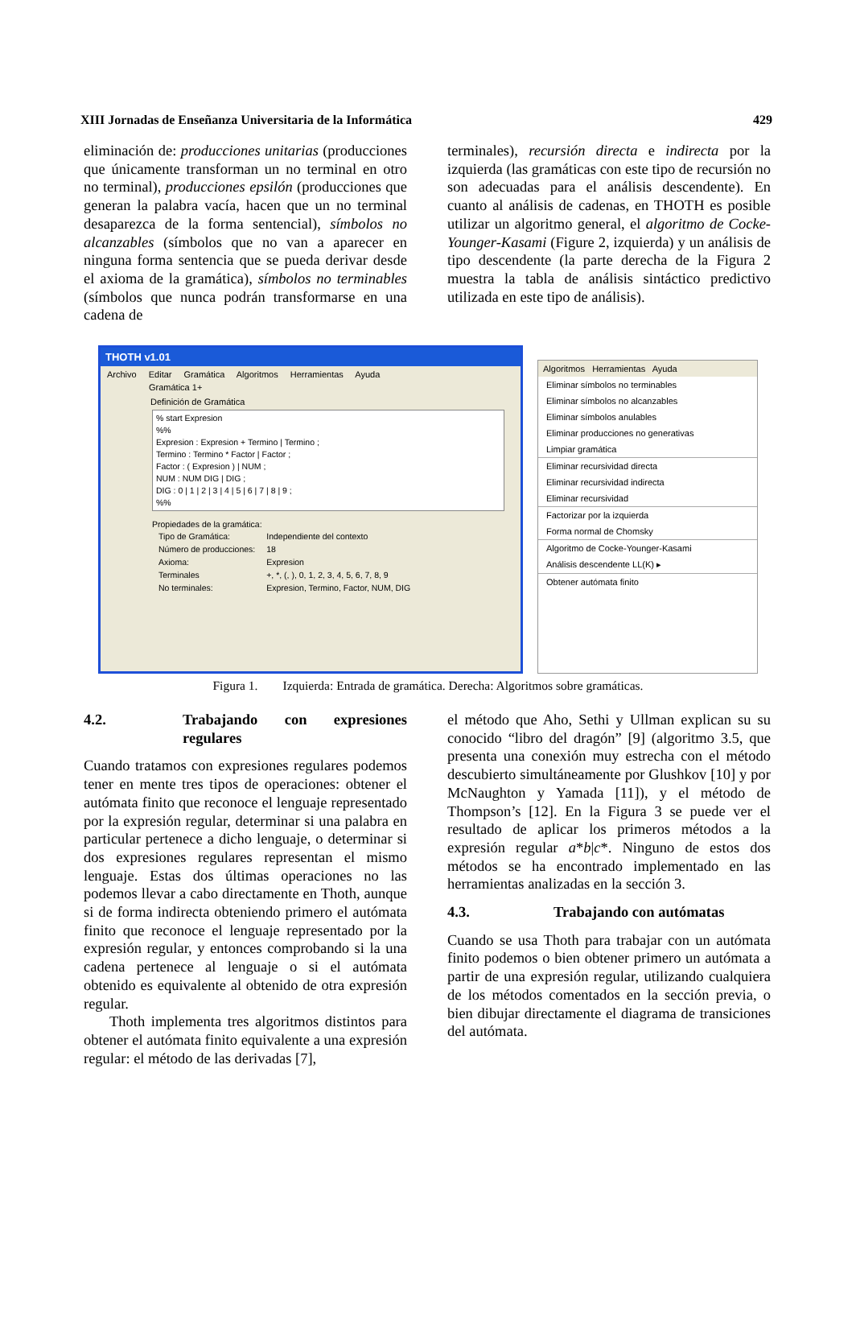XIII Jornadas de Enseñanza Universitaria de la Informática 429
eliminación de: producciones unitarias (producciones que únicamente transforman un no terminal en otro no terminal), producciones epsilón (producciones que generan la palabra vacía, hacen que un no terminal desaparezca de la forma sentencial), símbolos no alcanzables (símbolos que no van a aparecer en ninguna forma sentencia que se pueda derivar desde el axioma de la gramática), símbolos no terminables (símbolos que nunca podrán transformarse en una cadena de
terminales), recursión directa e indirecta por la izquierda (las gramáticas con este tipo de recursión no son adecuadas para el análisis descendente). En cuanto al análisis de cadenas, en THOTH es posible utilizar un algoritmo general, el algoritmo de Cocke-Younger-Kasami (Figure 2, izquierda) y un análisis de tipo descendente (la parte derecha de la Figura 2 muestra la tabla de análisis sintáctico predictivo utilizada en este tipo de análisis).
THOTH v1.01
Archivo Editar Gramática Algoritmos Herramientas Ayuda
Gramática 1+
Definición de Gramática
% start Expresion
%%
Expresion : Expresion + Termino | Termino ;
Termino : Termino * Factor | Factor ;
Factor : ( Expresion ) | NUM ;
NUM : NUM DIG | DIG ;
DIG : 0 | 1 | 2 | 3 | 4 | 5 | 6 | 7 | 8 | 9 ;
%%
Propiedades de la gramática:
| Tipo de Gramática: | Independiente del contexto |
| Número de producciones: | 18 |
| Axioma: | Expresion |
| Terminales | +, *, (, ), 0, 1, 2, 3, 4, 5, 6, 7, 8, 9 |
| No terminales: | Expresion, Termino, Factor, NUM, DIG |
Algoritmos Herramientas Ayuda
Eliminar símbolos no terminables
Eliminar símbolos no alcanzables
Eliminar símbolos anulables
Eliminar producciones no generativas
Limpiar gramática
Eliminar recursividad directa
Eliminar recursividad indirecta
Eliminar recursividad
Factorizar por la izquierda
Forma normal de Chomsky
Algoritmo de Cocke-Younger-Kasami
Análisis descendente LL(K) ▸
Obtener autómata finito
Figura 1. Izquierda: Entrada de gramática. Derecha: Algoritmos sobre gramáticas.
4.2. Trabajando con expresiones regulares
Cuando tratamos con expresiones regulares podemos tener en mente tres tipos de operaciones: obtener el autómata finito que reconoce el lenguaje representado por la expresión regular, determinar si una palabra en particular pertenece a dicho lenguaje, o determinar si dos expresiones regulares representan el mismo lenguaje. Estas dos últimas operaciones no las podemos llevar a cabo directamente en Thoth, aunque si de forma indirecta obteniendo primero el autómata finito que reconoce el lenguaje representado por la expresión regular, y entonces comprobando si la una cadena pertenece al lenguaje o si el autómata obtenido es equivalente al obtenido de otra expresión regular.
Thoth implementa tres algoritmos distintos para obtener el autómata finito equivalente a una expresión regular: el método de las derivadas [7],
el método que Aho, Sethi y Ullman explican su su conocido “libro del dragón” [9] (algoritmo 3.5, que presenta una conexión muy estrecha con el método descubierto simultáneamente por Glushkov [10] y por McNaughton y Yamada [11]), y el método de Thompson’s [12]. En la Figura 3 se puede ver el resultado de aplicar los primeros métodos a la expresión regular a*b|c*. Ninguno de estos dos métodos se ha encontrado implementado en las herramientas analizadas en la sección 3.
4.3. Trabajando con autómatas
Cuando se usa Thoth para trabajar con un autómata finito podemos o bien obtener primero un autómata a partir de una expresión regular, utilizando cualquiera de los métodos comentados en la sección previa, o bien dibujar directamente el diagrama de transiciones del autómata.